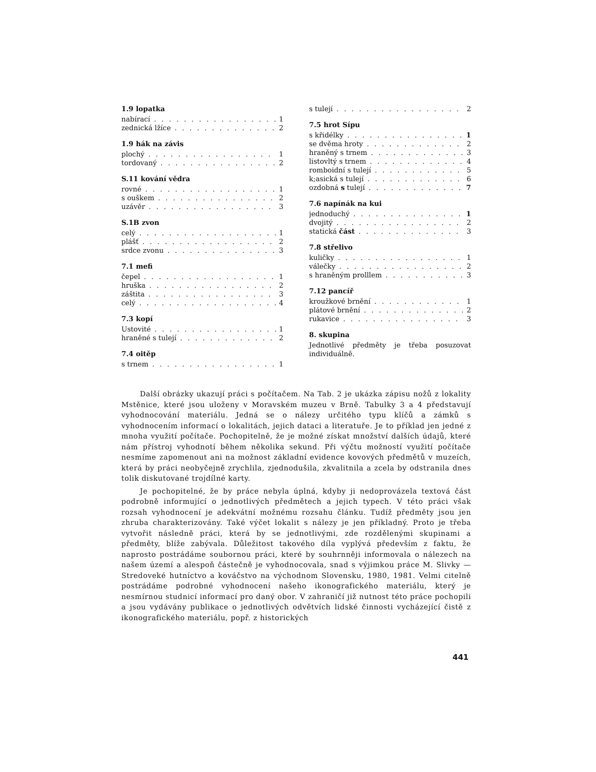1.9 lopatka
nabírací 1
zednická lžíce 2
1.9 hák na závis
plochý 1
tordovaný 2
S.11 kování vědra
rovné 1
s ouškem 2
uzávěr 3
S.1B zvon
celý 1
plášť 2
srdce zvonu 3
7.1 mefi
čepel 1
hruška 2
záštita 3
celý 4
7.3 kopí
Ustovité 1
hraněné s tulejí 2
7.4 oitěp
s trnem 1
s tulejí 2
7.5 hrot Sípu
s křidélky 1
se dvěma hroty 2
hraněný s trnem 3
listovltý s trnem 4
romboidní s tulejí 5
k;asická s tulejí 6
ozdobná s tulejí 7
7.6 napínák na kui
jednoduchý 1
dvojitý 2
statická část 3
7.8 střelivo
kuličky 1
válečky 2
s hraněným prolllem 3
7.12 pancíř
kroužkové brnění 1
plátové brnění 2
rukavice 3
8. skupina
Jednotlivé předměty je třeba posuzovat individuálně.
Další obrázky ukazují práci s počítačem. Na Tab. 2 je ukázka zápisu nožů z lokality Mstěnice, které jsou uloženy v Moravském muzeu v Brně. Tabulky 3 a 4 představují vyhodnocování materiálu. Jedná se o nálezy určitého typu klíčů a zámků s vyhodnocením informací o lokalitách, jejich dataci a literatuře. Je to příklad jen jedné z mnoha využití počítače. Pochopitelně, že je možné získat množství dalších údajů, které nám přístroj vyhodnotí během několika sekund. Při výčtu možností využití počítače nesmíme zapomenout ani na možnost základní evidence kovových předmětů v muzeích, která by práci neobyčejně zrychlila, zjednodušila, zkvalitnila a zcela by odstranila dnes tolik diskutované trojdílné karty.
Je pochopitelné, že by práce nebyla úplná, kdyby ji nedoprovázela textová část podrobně informující o jednotlivých předmětech a jejich typech. V této práci však rozsah vyhodnocení je adekvátní možnému rozsahu článku. Tudíž předměty jsou jen zhruba charakterizovány. Také výčet lokalit s nálezy je jen příkladný. Proto je třeba vytvořit následně práci, která by se jednotlivými, zde rozdělenými skupinami a předměty, blíže zabývala. Důležitost takového díla vyplývá především z faktu, že naprosto postrádáme soubornou práci, které by souhrnněji informovala o nálezech na našem území a alespoň částečně je vyhodnocovala, snad s výjimkou práce M. Slivky — Stredoveké hutníctvo a kováčstvo na východnom Slovensku, 1980, 1981. Velmi citelně postrádáme podrobné vyhodnocení našeho ikonografického materiálu, který je nesmírnou studnicí informací pro daný obor. V zahraničí již nutnost této práce pochopili a jsou vydávány publikace o jednotlivých odvětvích lidské činnosti vycházející čistě z ikonografického materiálu, popř. z historických
441